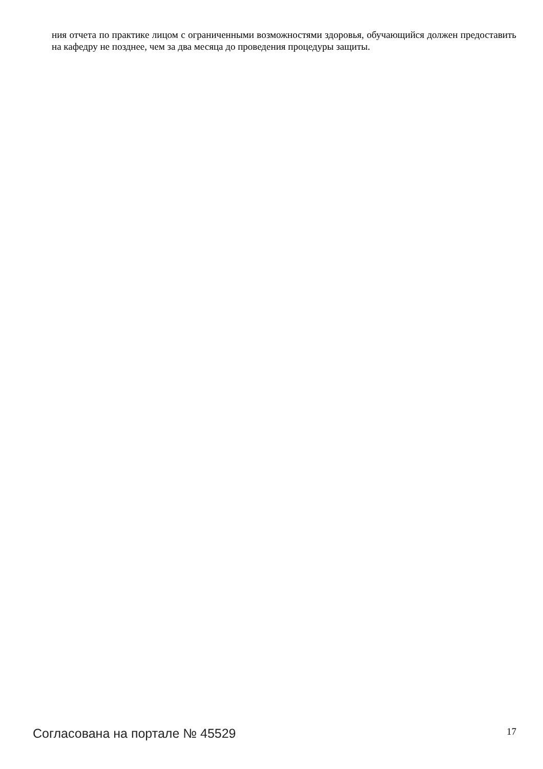ния отчета по практике лицом с ограниченными возможностями здоровья, обучающийся должен предоставить на кафедру не позднее, чем за два месяца до проведения процедуры защиты.
Согласована на портале № 45529 17